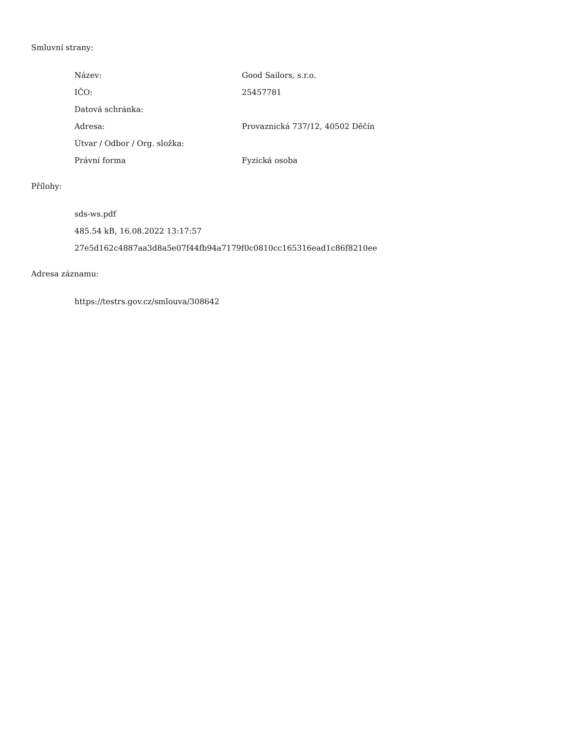Smluvní strany:
| Název: | Good Sailors, s.r.o. |
| IČO: | 25457781 |
| Datová schránka: | |
| Adresa: | Provaznická 737/12, 40502 Děčín |
| Útvar / Odbor / Org. složka: | |
| Právní forma | Fyzická osoba |
Přílohy:
sds-ws.pdf
485.54 kB, 16.08.2022 13:17:57
27e5d162c4887aa3d8a5e07f44fb94a7179f0c0810cc165316ead1c86f8210ee
Adresa záznamu:
https://testrs.gov.cz/smlouva/308642